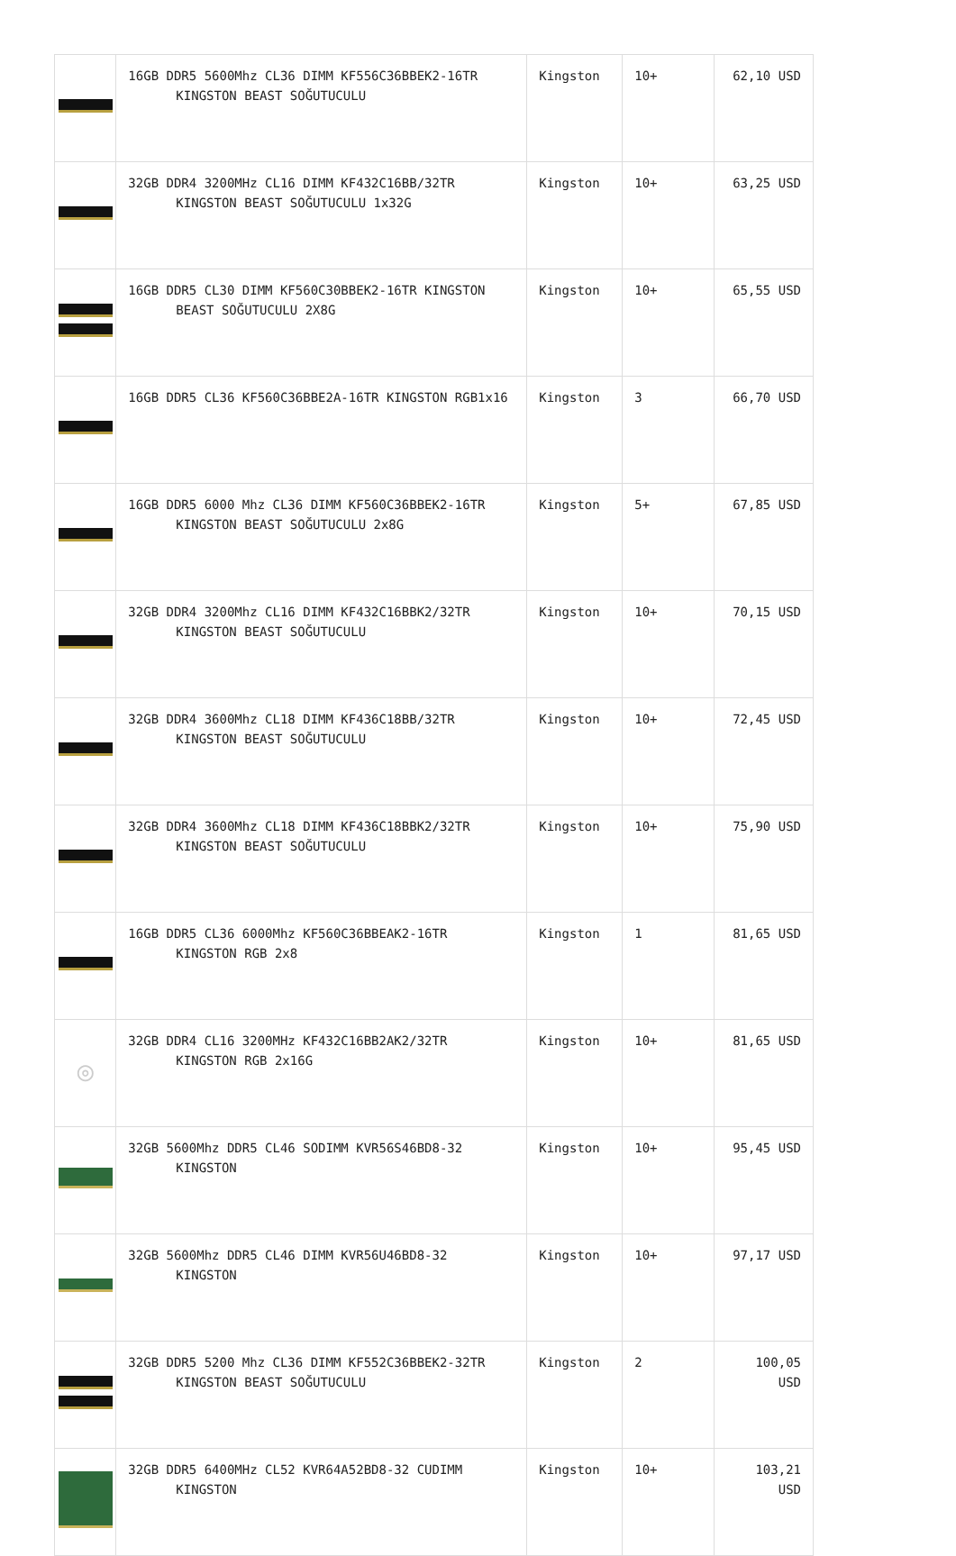| | 16GB DDR5 5600Mhz CL36 DIMM KF556C36BBEK2-16TR KINGSTON BEAST SOĞUTUCULU | Kingston | 10+ | 62,10 USD |
| | 32GB DDR4 3200MHz CL16 DIMM KF432C16BB/32TR KINGSTON BEAST SOĞUTUCULU 1x32G | Kingston | 10+ | 63,25 USD |
| | 16GB DDR5 CL30 DIMM KF560C30BBEK2-16TR KINGSTON BEAST SOĞUTUCULU 2X8G | Kingston | 10+ | 65,55 USD |
| | 16GB DDR5 CL36 KF560C36BBE2A-16TR KINGSTON RGB1x16 | Kingston | 3 | 66,70 USD |
| | 16GB DDR5 6000 Mhz CL36 DIMM KF560C36BBEK2-16TR KINGSTON BEAST SOĞUTUCULU 2x8G | Kingston | 5+ | 67,85 USD |
| | 32GB DDR4 3200Mhz CL16 DIMM KF432C16BBK2/32TR KINGSTON BEAST SOĞUTUCULU | Kingston | 10+ | 70,15 USD |
| | 32GB DDR4 3600Mhz CL18 DIMM KF436C18BB/32TR KINGSTON BEAST SOĞUTUCULU | Kingston | 10+ | 72,45 USD |
| | 32GB DDR4 3600Mhz CL18 DIMM KF436C18BBK2/32TR KINGSTON BEAST SOĞUTUCULU | Kingston | 10+ | 75,90 USD |
| | 16GB DDR5 CL36 6000Mhz KF560C36BBEAK2-16TR KINGSTON RGB 2x8 | Kingston | 1 | 81,65 USD |
| ◎ | 32GB DDR4 CL16 3200MHz KF432C16BB2AK2/32TR KINGSTON RGB 2x16G | Kingston | 10+ | 81,65 USD |
| | 32GB 5600Mhz DDR5 CL46 SODIMM KVR56S46BD8-32 KINGSTON | Kingston | 10+ | 95,45 USD |
| | 32GB 5600Mhz DDR5 CL46 DIMM KVR56U46BD8-32 KINGSTON | Kingston | 10+ | 97,17 USD |
| | 32GB DDR5 5200 Mhz CL36 DIMM KF552C36BBEK2-32TR KINGSTON BEAST SOĞUTUCULU | Kingston | 2 | 100,05 USD |
| | 32GB DDR5 6400MHz CL52 KVR64A52BD8-32 CUDIMM KINGSTON | Kingston | 10+ | 103,21 USD |